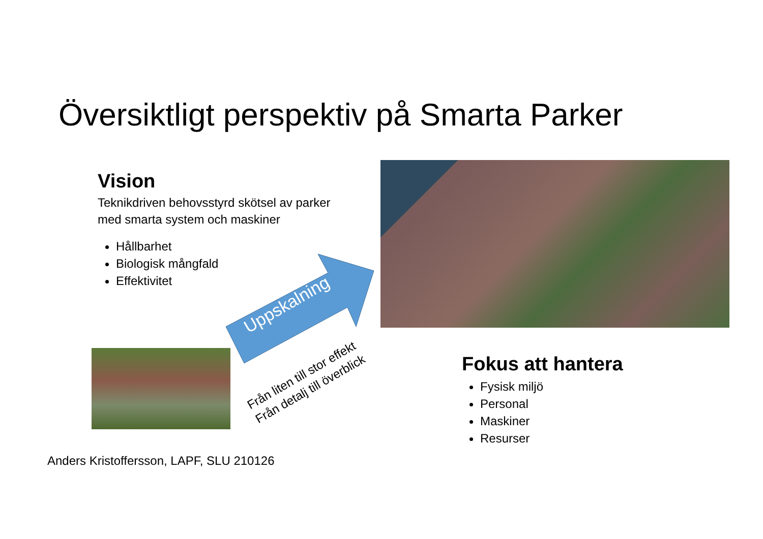Översiktligt perspektiv på Smarta Parker
Vision
Teknikdriven behovsstyrd skötsel av parker med smarta system och maskiner
Hållbarhet
Biologisk mångfald
Effektivitet
Uppskalning
Från liten till stor effekt
Från detalj till överblick
Fokus att hantera
Fysisk miljö
Personal
Maskiner
Resurser
Anders Kristoffersson, LAPF, SLU 210126